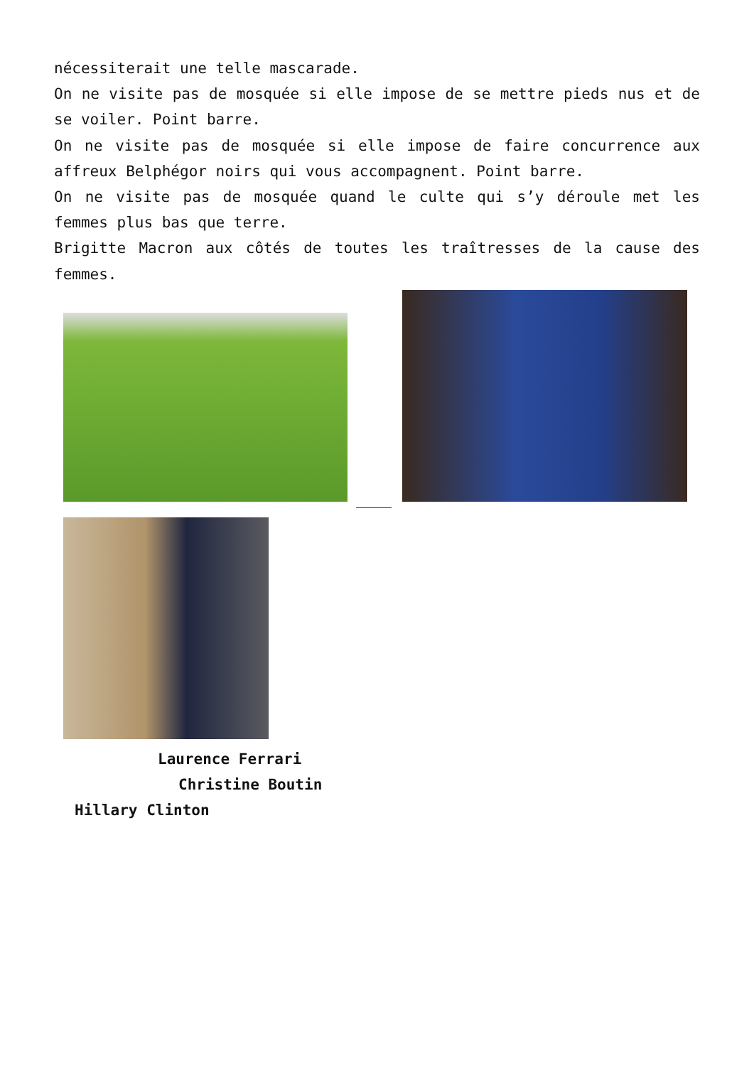nécessiterait une telle mascarade.
On ne visite pas de mosquée si elle impose de se mettre pieds nus et de se voiler. Point barre.
On ne visite pas de mosquée si elle impose de faire concurrence aux affreux Belphégor noirs qui vous accompagnent. Point barre.
On ne visite pas de mosquée quand le culte qui s’y déroule met les femmes plus bas que terre.
Brigitte Macron aux côtés de toutes les traîtresses de la cause des femmes.
Laurence Ferrari
Christine Boutin
Hillary Clinton